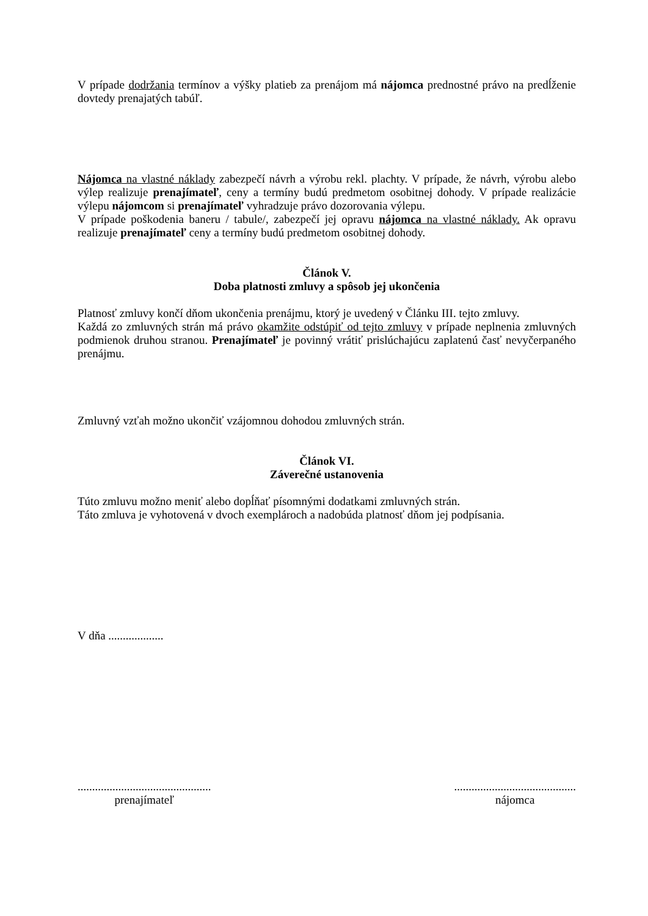V prípade dodržania termínov a výšky platieb za prenájom má nájomca prednostné právo na predĺženie dovtedy prenajatých tabúľ.
Nájomca na vlastné náklady zabezpečí návrh a výrobu rekl. plachty. V prípade, že návrh, výrobu alebo výlep realizuje prenajímateľ, ceny a termíny budú predmetom osobitnej dohody. V prípade realizácie výlepu nájomcom si prenajímateľ vyhradzuje právo dozorovania výlepu.
V prípade poškodenia baneru / tabule/, zabezpečí jej opravu nájomca na vlastné náklady. Ak opravu realizuje prenajímateľ ceny a termíny budú predmetom osobitnej dohody.
Článok V.
Doba platnosti zmluvy a spôsob jej ukončenia
Platnosť zmluvy končí dňom ukončenia prenájmu, ktorý je uvedený v Článku III. tejto zmluvy.
Každá zo zmluvných strán má právo okamžite odstúpiť od tejto zmluvy v prípade neplnenia zmluvných podmienok druhou stranou. Prenajímateľ je povinný vrátiť prislúchajúcu zaplatenú časť nevyčerpaného prenájmu.
Zmluvný vzťah možno ukončiť vzájomnou dohodou zmluvných strán.
Článok VI.
Záverečné ustanovenia
Túto zmluvu možno meniť alebo dopĺňať písomnými dodatkami zmluvných strán.
Táto zmluva je vyhotovená v dvoch exemplároch a nadobúda platnosť dňom jej podpísania.
V dňa ...................
..............................................
prenajímateľ
..........................................
nájomca